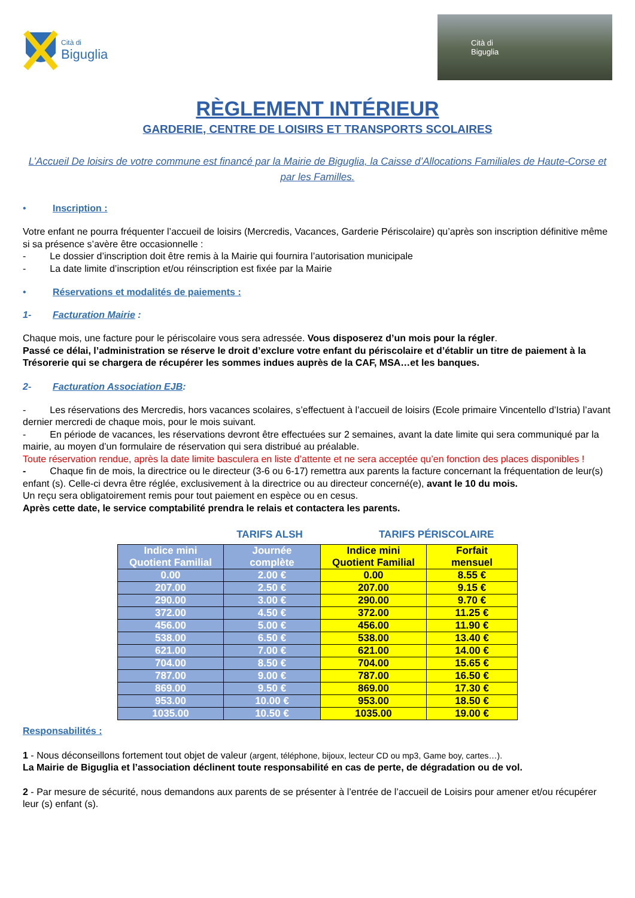Cità di
Biguglia
Cità di
Biguglia
RÈGLEMENT INTÉRIEUR
GARDERIE, CENTRE DE LOISIRS ET TRANSPORTS SCOLAIRES
L’Accueil De loisirs de votre commune est financé par la Mairie de Biguglia, la Caisse d’Allocations Familiales de Haute-Corse et par les Familles.
• Inscription :
Votre enfant ne pourra fréquenter l’accueil de loisirs (Mercredis, Vacances, Garderie Périscolaire) qu’après son inscription définitive même si sa présence s’avère être occasionnelle :
- Le dossier d’inscription doit être remis à la Mairie qui fournira l’autorisation municipale
- La date limite d’inscription et/ou réinscription est fixée par la Mairie
• Réservations et modalités de paiements :
1- Facturation Mairie :
Chaque mois, une facture pour le périscolaire vous sera adressée. Vous disposerez d’un mois pour la régler.
Passé ce délai, l’administration se réserve le droit d’exclure votre enfant du périscolaire et d’établir un titre de paiement à la Trésorerie qui se chargera de récupérer les sommes indues auprès de la CAF, MSA…et les banques.
2- Facturation Association EJB :
- Les réservations des Mercredis, hors vacances scolaires, s’effectuent à l’accueil de loisirs (Ecole primaire Vincentello d’Istria) l’avant dernier mercredi de chaque mois, pour le mois suivant.
- En période de vacances, les réservations devront être effectuées sur 2 semaines, avant la date limite qui sera communiqué par la mairie, au moyen d’un formulaire de réservation qui sera distribué au préalable.
Toute réservation rendue, après la date limite basculera en liste d’attente et ne sera acceptée qu’en fonction des places disponibles !
- Chaque fin de mois, la directrice ou le directeur (3-6 ou 6-17) remettra aux parents la facture concernant la fréquentation de leur(s) enfant (s). Celle-ci devra être réglée, exclusivement à la directrice ou au directeur concerné(e), avant le 10 du mois.
Un reçu sera obligatoirement remis pour tout paiement en espèce ou en cesus.
Après cette date, le service comptabilité prendra le relais et contactera les parents.
TARIFS ALSH TARIFS PÉRISCOLAIRE
| Indice mini Quotient Familial | Journée complète | Indice mini Quotient Familial | Forfait mensuel |
| --- | --- | --- | --- |
| 0.00 | 2.00 € | 0.00 | 8.55 € |
| 207.00 | 2.50 € | 207.00 | 9.15 € |
| 290.00 | 3.00 € | 290.00 | 9.70 € |
| 372.00 | 4.50 € | 372.00 | 11.25 € |
| 456.00 | 5.00 € | 456.00 | 11.90 € |
| 538.00 | 6.50 € | 538.00 | 13.40 € |
| 621.00 | 7.00 € | 621.00 | 14.00 € |
| 704.00 | 8.50 € | 704.00 | 15.65 € |
| 787.00 | 9.00 € | 787.00 | 16.50 € |
| 869.00 | 9.50 € | 869.00 | 17.30 € |
| 953.00 | 10.00 € | 953.00 | 18.50 € |
| 1035.00 | 10.50 € | 1035.00 | 19.00 € |
Responsabilités :
1 - Nous déconseillons fortement tout objet de valeur (argent, téléphone, bijoux, lecteur CD ou mp3, Game boy, cartes…).
La Mairie de Biguglia et l’association déclinent toute responsabilité en cas de perte, de dégradation ou de vol.
2 - Par mesure de sécurité, nous demandons aux parents de se présenter à l’entrée de l’accueil de Loisirs pour amener et/ou récupérer leur (s) enfant (s).